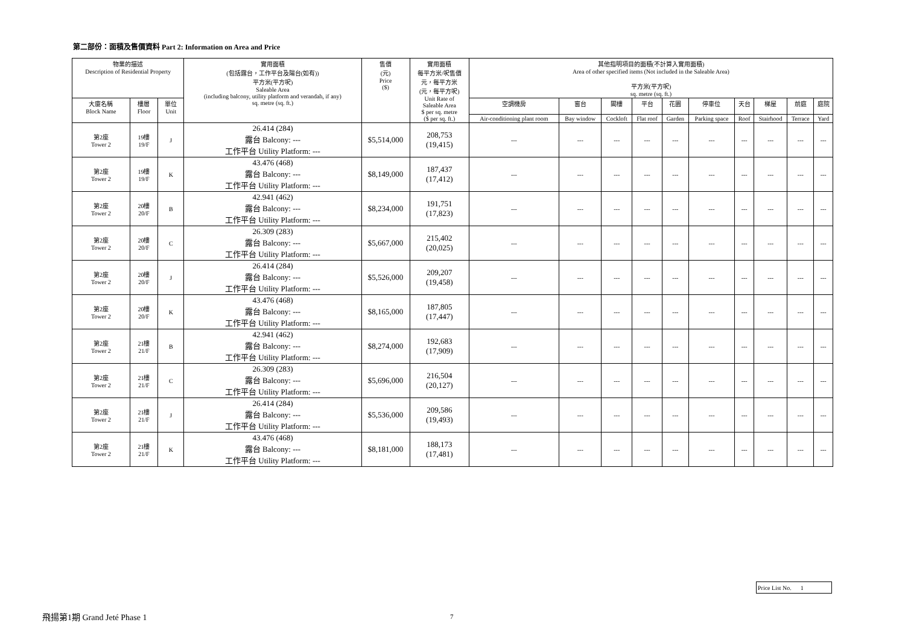第二部份：面積及售價資料 Part 2: Information on Area and Price
| 物業的描述 Description of Residential Property | | | 實用面積 (包括露台，工作平台及陽台(如有)) 平方米(平方呎) Saleable Area (including balcony, utility platform and verandah, if any) sq. metre (sq. ft.) | 售價 (元) Price ($) | 實用面積 每平方米/呎售價 元，每平方米 (元，每平方呎) Unit Rate of Saleable Area $ per sq. metre ($ per sq. ft.) | 其他指明項目的面積(不計算入實用面積) Area of other specified items (Not included in the Saleable Area) 平方米(平方呎) sq. metre (sq. ft.) | | | | | | | | | |
| --- | --- | --- | --- | --- | --- | --- | --- | --- | --- | --- | --- | --- | --- | --- | --- |
| 大廈名稱 Block Name | 樓層 Floor | 單位 Unit | | | | 空調機房 | 窗台 | 閣樓 | 平台 | 花園 | 停車位 | 天台 | 梯屋 | 前庭 | 庭院 |
| | | | | | | Air-conditioning plant room | Bay window | Cockloft | Flat roof | Garden | Parking space | Roof | Stairhood | Terrace | Yard |
| 第2座 Tower 2 | 19樓 19/F | J | 26.414 (284) 露台 Balcony: --- 工作平台 Utility Platform: --- | $5,514,000 | 208,753 (19,415) | --- | --- | --- | --- | --- | --- | --- | --- | --- | --- |
| 第2座 Tower 2 | 19樓 19/F | K | 43.476 (468) 露台 Balcony: --- 工作平台 Utility Platform: --- | $8,149,000 | 187,437 (17,412) | --- | --- | --- | --- | --- | --- | --- | --- | --- | --- |
| 第2座 Tower 2 | 20樓 20/F | B | 42.941 (462) 露台 Balcony: --- 工作平台 Utility Platform: --- | $8,234,000 | 191,751 (17,823) | --- | --- | --- | --- | --- | --- | --- | --- | --- | --- |
| 第2座 Tower 2 | 20樓 20/F | C | 26.309 (283) 露台 Balcony: --- 工作平台 Utility Platform: --- | $5,667,000 | 215,402 (20,025) | --- | --- | --- | --- | --- | --- | --- | --- | --- | --- |
| 第2座 Tower 2 | 20樓 20/F | J | 26.414 (284) 露台 Balcony: --- 工作平台 Utility Platform: --- | $5,526,000 | 209,207 (19,458) | --- | --- | --- | --- | --- | --- | --- | --- | --- | --- |
| 第2座 Tower 2 | 20樓 20/F | K | 43.476 (468) 露台 Balcony: --- 工作平台 Utility Platform: --- | $8,165,000 | 187,805 (17,447) | --- | --- | --- | --- | --- | --- | --- | --- | --- | --- |
| 第2座 Tower 2 | 21樓 21/F | B | 42.941 (462) 露台 Balcony: --- 工作平台 Utility Platform: --- | $8,274,000 | 192,683 (17,909) | --- | --- | --- | --- | --- | --- | --- | --- | --- | --- |
| 第2座 Tower 2 | 21樓 21/F | C | 26.309 (283) 露台 Balcony: --- 工作平台 Utility Platform: --- | $5,696,000 | 216,504 (20,127) | --- | --- | --- | --- | --- | --- | --- | --- | --- | --- |
| 第2座 Tower 2 | 21樓 21/F | J | 26.414 (284) 露台 Balcony: --- 工作平台 Utility Platform: --- | $5,536,000 | 209,586 (19,493) | --- | --- | --- | --- | --- | --- | --- | --- | --- | --- |
| 第2座 Tower 2 | 21樓 21/F | K | 43.476 (468) 露台 Balcony: --- 工作平台 Utility Platform: --- | $8,181,000 | 188,173 (17,481) | --- | --- | --- | --- | --- | --- | --- | --- | --- | --- |
Price List No. 1
飛揚第1期 Grand Jeté Phase 1 7